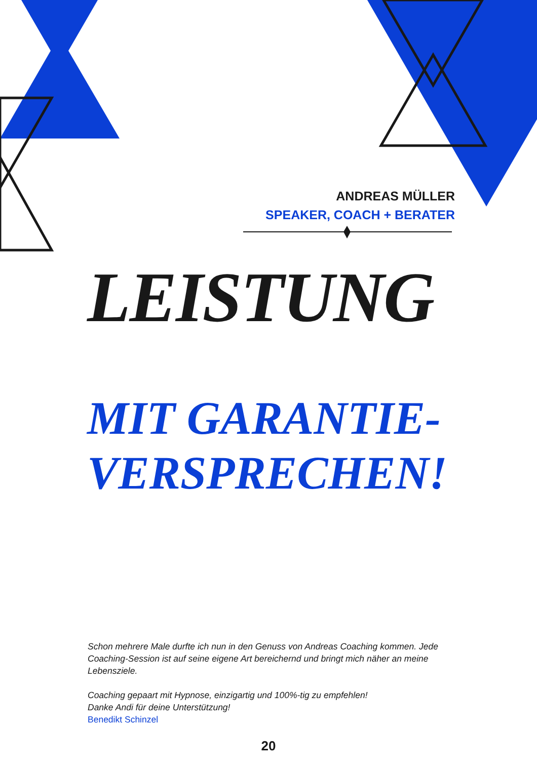ANDREAS MÜLLER
SPEAKER, COACH + BERATER
LEISTUNG
MIT GARANTIE-
VERSPRECHEN!
Schon mehrere Male durfte ich nun in den Genuss von Andreas Coaching kommen. Jede Coaching-Session ist auf seine eigene Art bereichernd und bringt mich näher an meine Lebensziele.
Coaching gepaart mit Hypnose, einzigartig und 100%-tig zu empfehlen!
Danke Andi für deine Unterstützung!
Benedikt Schinzel
20